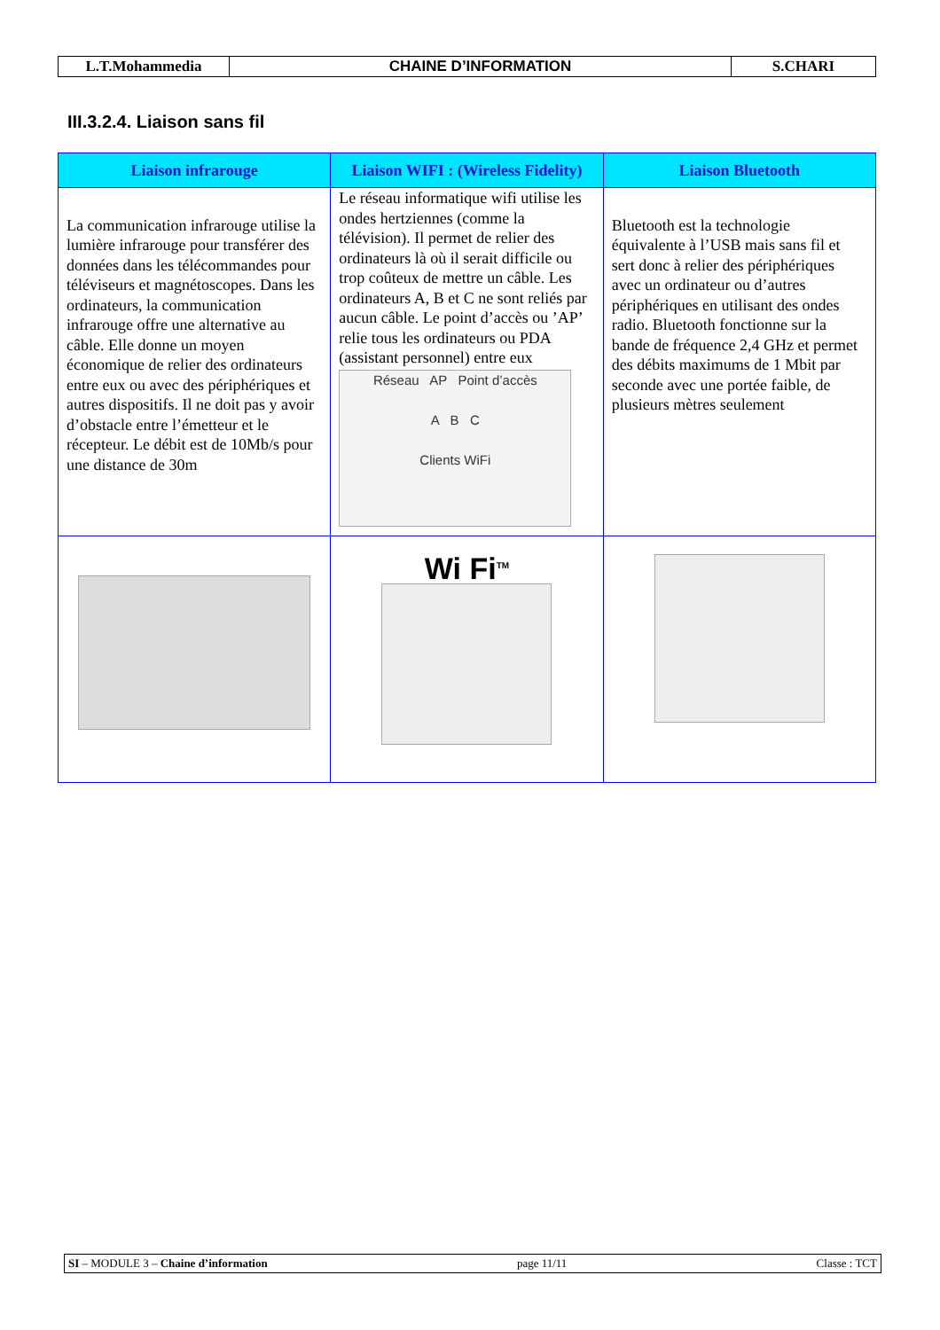| L.T.Mohammedia | CHAINE D’INFORMATION | S.CHARI |
III.3.2.4. Liaison sans fil
| Liaison infrarouge | Liaison WIFI : (Wireless Fidelity) | Liaison Bluetooth |
| --- | --- | --- |
| La communication infrarouge utilise la lumière infrarouge pour transférer des données dans les télécommandes pour téléviseurs et magnétoscopes. Dans les ordinateurs, la communication infrarouge offre une alternative au câble. Elle donne un moyen économique de relier des ordinateurs entre eux ou avec des périphériques et autres dispositifs. Il ne doit pas y avoir d’obstacle entre l’émetteur et le récepteur. Le débit est de 10Mb/s pour une distance de 30m | Le réseau informatique wifi utilise les ondes hertziennes (comme la télévision). Il permet de relier des ordinateurs là où il serait difficile ou trop coûteux de mettre un câble. Les ordinateurs A, B et C ne sont reliés par aucun câble. Le point d’accès ou ’AP’ relie tous les ordinateurs ou PDA (assistant personnel) entre eux Réseau AP Point d’accès A B C Clients WiFi | Bluetooth est la technologie équivalente à l’USB mais sans fil et sert donc à relier des périphériques avec un ordinateur ou d’autres périphériques en utilisant des ondes radio. Bluetooth fonctionne sur la bande de fréquence 2,4 GHz et permet des débits maximums de 1 Mbit par seconde avec une portée faible, de plusieurs mètres seulement |
| | Wi Fi<sup>TM</sup> | |
SI – MODULE 3 – Chaine d’information page 11/11 Classe : TCT